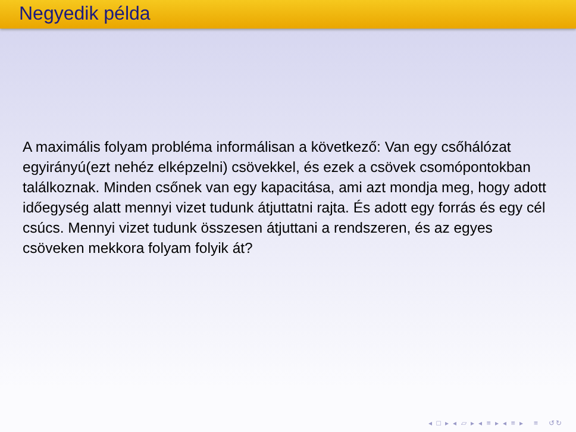Negyedik példa
A maximális folyam probléma informálisan a következő: Van egy csőhálózat egyirányú(ezt nehéz elképzelni) csövekkel, és ezek a csövek csomópontokban találkoznak. Minden csőnek van egy kapacitása, ami azt mondja meg, hogy adott időegység alatt mennyi vizet tudunk átjuttatni rajta. És adott egy forrás és egy cél csúcs. Mennyi vizet tudunk összesen átjuttani a rendszeren, és az egyes csöveken mekkora folyam folyik át?
◂ □ ▸ ◂ ▱ ▸ ◂ ≡ ▸ ◂ ≡ ▸ ≡ ↺↻